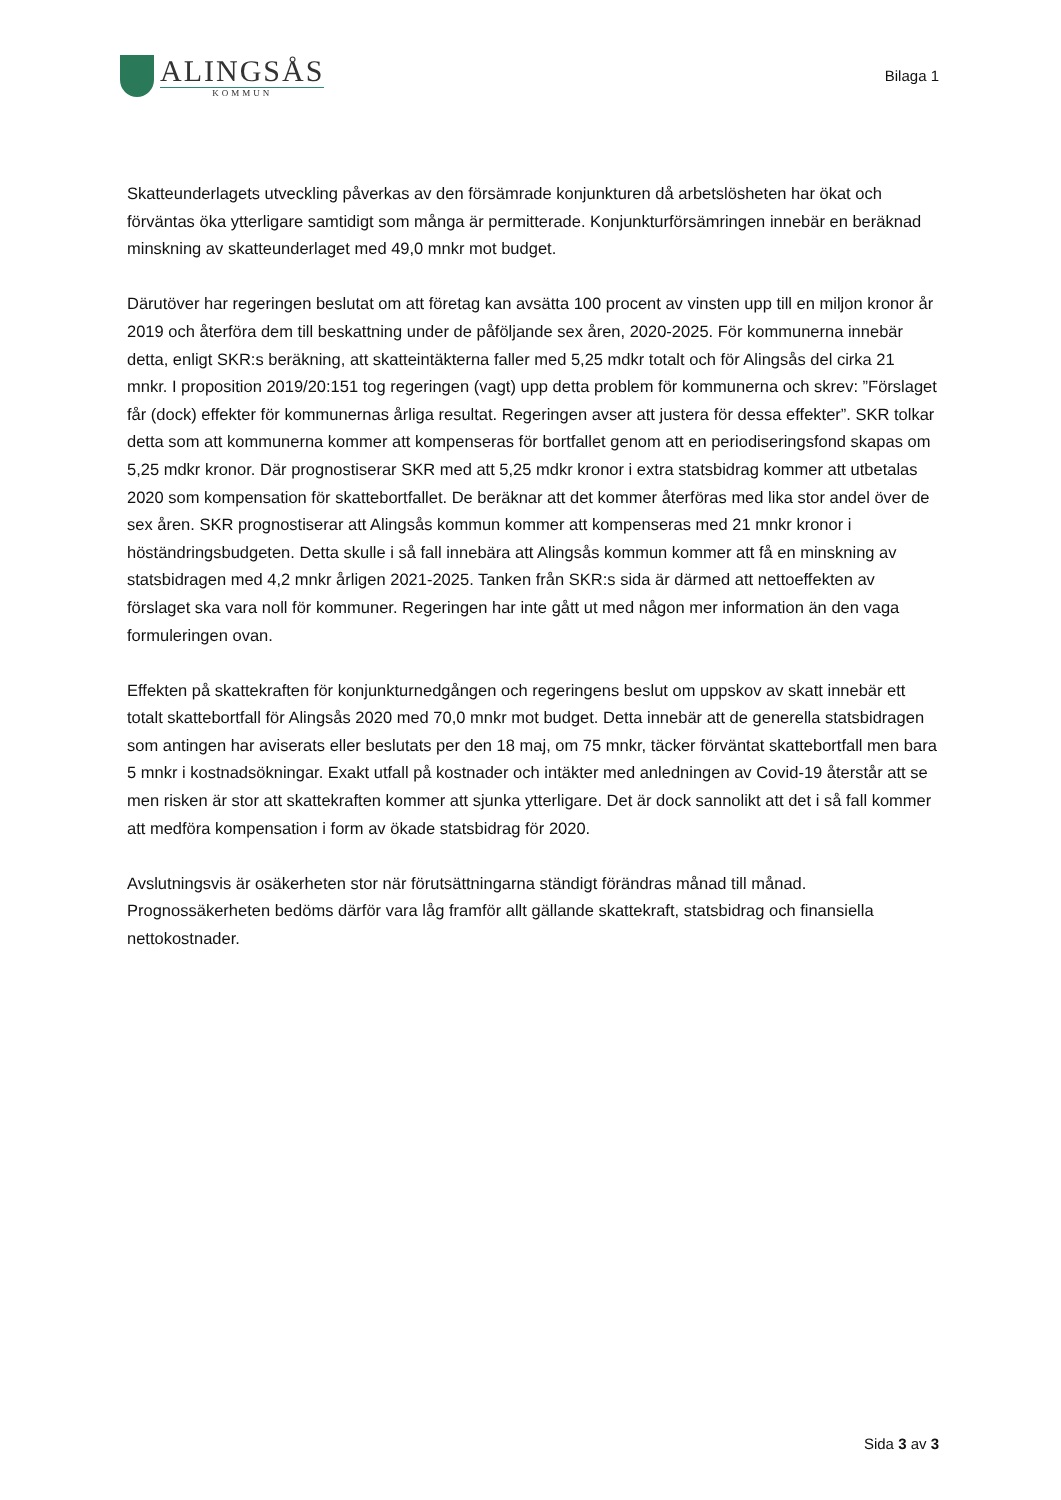ALINGSÅS
KOMMUN
Bilaga 1
Skatteunderlagets utveckling påverkas av den försämrade konjunkturen då arbetslösheten har ökat och förväntas öka ytterligare samtidigt som många är permitterade. Konjunkturförsämringen innebär en beräknad minskning av skatteunderlaget med 49,0 mnkr mot budget.
Därutöver har regeringen beslutat om att företag kan avsätta 100 procent av vinsten upp till en miljon kronor år 2019 och återföra dem till beskattning under de påföljande sex åren, 2020-2025. För kommunerna innebär detta, enligt SKR:s beräkning, att skatteintäkterna faller med 5,25 mdkr totalt och för Alingsås del cirka 21 mnkr. I proposition 2019/20:151 tog regeringen (vagt) upp detta problem för kommunerna och skrev: ”Förslaget får (dock) effekter för kommunernas årliga resultat. Regeringen avser att justera för dessa effekter”. SKR tolkar detta som att kommunerna kommer att kompenseras för bortfallet genom att en periodiseringsfond skapas om 5,25 mdkr kronor. Där prognostiserar SKR med att 5,25 mdkr kronor i extra statsbidrag kommer att utbetalas 2020 som kompensation för skattebortfallet. De beräknar att det kommer återföras med lika stor andel över de sex åren. SKR prognostiserar att Alingsås kommun kommer att kompenseras med 21 mnkr kronor i höständringsbudgeten. Detta skulle i så fall innebära att Alingsås kommun kommer att få en minskning av statsbidragen med 4,2 mnkr årligen 2021-2025. Tanken från SKR:s sida är därmed att nettoeffekten av förslaget ska vara noll för kommuner. Regeringen har inte gått ut med någon mer information än den vaga formuleringen ovan.
Effekten på skattekraften för konjunkturnedgången och regeringens beslut om uppskov av skatt innebär ett totalt skattebortfall för Alingsås 2020 med 70,0 mnkr mot budget. Detta innebär att de generella statsbidragen som antingen har aviserats eller beslutats per den 18 maj, om 75 mnkr, täcker förväntat skattebortfall men bara 5 mnkr i kostnadsökningar. Exakt utfall på kostnader och intäkter med anledningen av Covid-19 återstår att se men risken är stor att skattekraften kommer att sjunka ytterligare. Det är dock sannolikt att det i så fall kommer att medföra kompensation i form av ökade statsbidrag för 2020.
Avslutningsvis är osäkerheten stor när förutsättningarna ständigt förändras månad till månad. Prognossäkerheten bedöms därför vara låg framför allt gällande skattekraft, statsbidrag och finansiella nettokostnader.
Sida 3 av 3